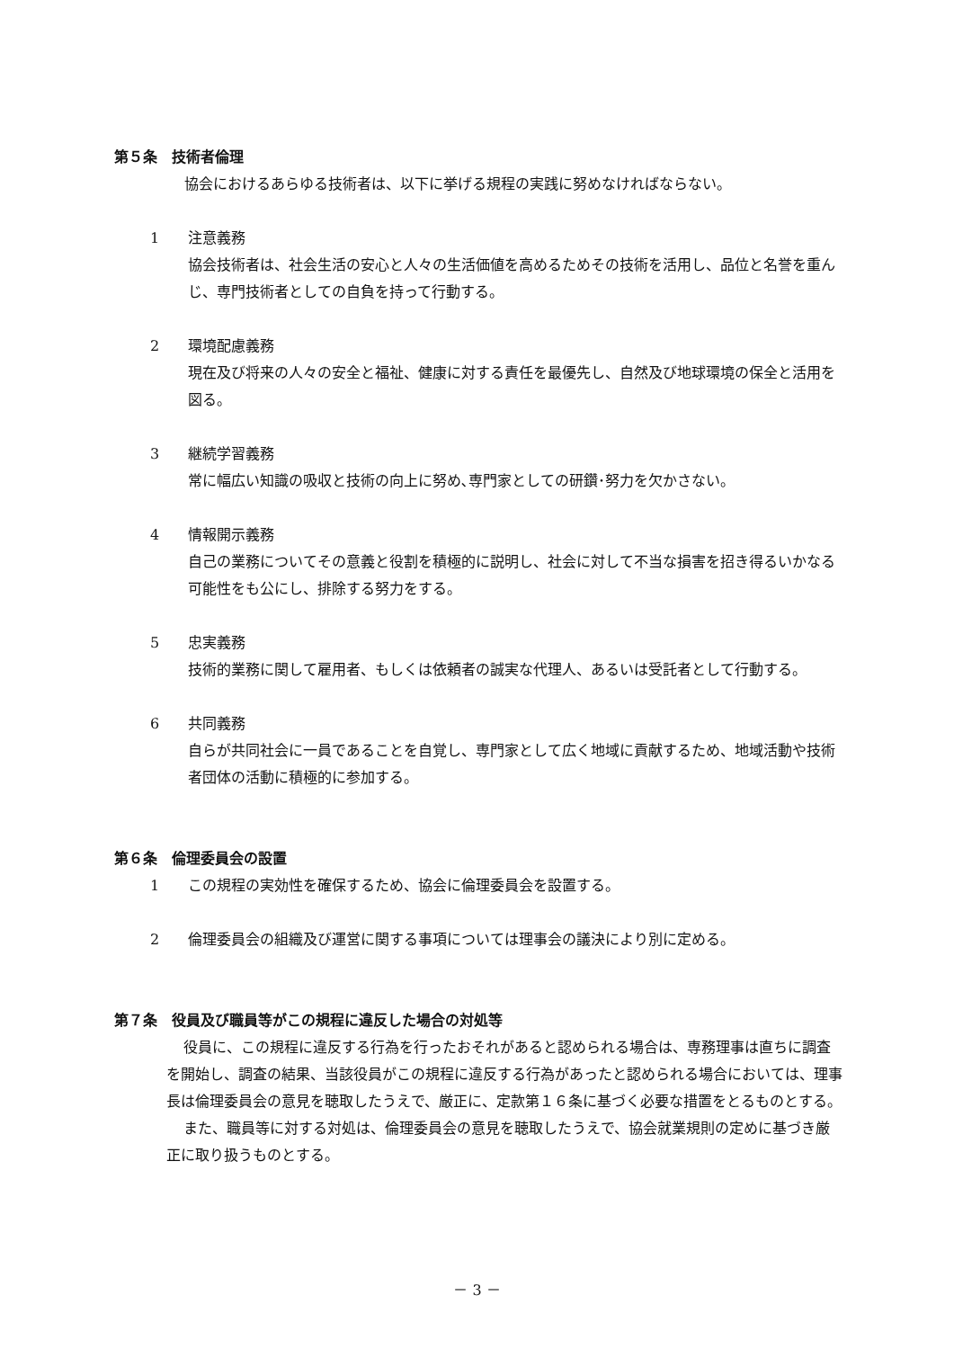第５条　技術者倫理
協会におけるあらゆる技術者は、以下に挙げる規程の実践に努めなければならない。
1 注意義務
協会技術者は、社会生活の安心と人々の生活価値を高めるためその技術を活用し、品位と名誉を重んじ、専門技術者としての自負を持って行動する。
2 環境配慮義務
現在及び将来の人々の安全と福祉、健康に対する責任を最優先し、自然及び地球環境の保全と活用を図る。
3 継続学習義務
常に幅広い知識の吸収と技術の向上に努め､専門家としての研鑽･努力を欠かさない。
4 情報開示義務
自己の業務についてその意義と役割を積極的に説明し、社会に対して不当な損害を招き得るいかなる可能性をも公にし、排除する努力をする。
5 忠実義務
技術的業務に関して雇用者、もしくは依頼者の誠実な代理人、あるいは受託者として行動する。
6 共同義務
自らが共同社会に一員であることを自覚し、専門家として広く地域に貢献するため、地域活動や技術者団体の活動に積極的に参加する。
第６条　倫理委員会の設置
1 この規程の実効性を確保するため、協会に倫理委員会を設置する。
2 倫理委員会の組織及び運営に関する事項については理事会の議決により別に定める。
第７条　役員及び職員等がこの規程に違反した場合の対処等
役員に、この規程に違反する行為を行ったおそれがあると認められる場合は、専務理事は直ちに調査を開始し、調査の結果、当該役員がこの規程に違反する行為があったと認められる場合においては、理事長は倫理委員会の意見を聴取したうえで、厳正に、定款第１６条に基づく必要な措置をとるものとする。
また、職員等に対する対処は、倫理委員会の意見を聴取したうえで、協会就業規則の定めに基づき厳正に取り扱うものとする。
－ 3 －